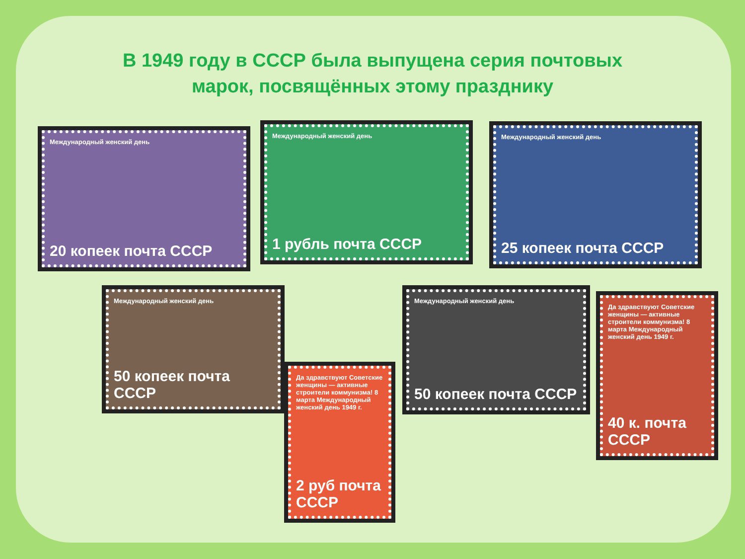В 1949 году в СССР была выпущена серия почтовых
марок, посвящённых этому празднику
Международный женский день
20 копеек почта СССР
Международный женский день
1 рубль почта СССР
Международный женский день
25 копеек почта СССР
Международный женский день
50 копеек почта СССР
Да здравствуют Советские женщины — активные строители коммунизма! 8 марта Международный женский день 1949 г.
2 руб почта СССР
Международный женский день
50 копеек почта СССР
Да здравствуют Советские женщины — активные строители коммунизма! 8 марта Международный женский день 1949 г.
40 к. почта СССР